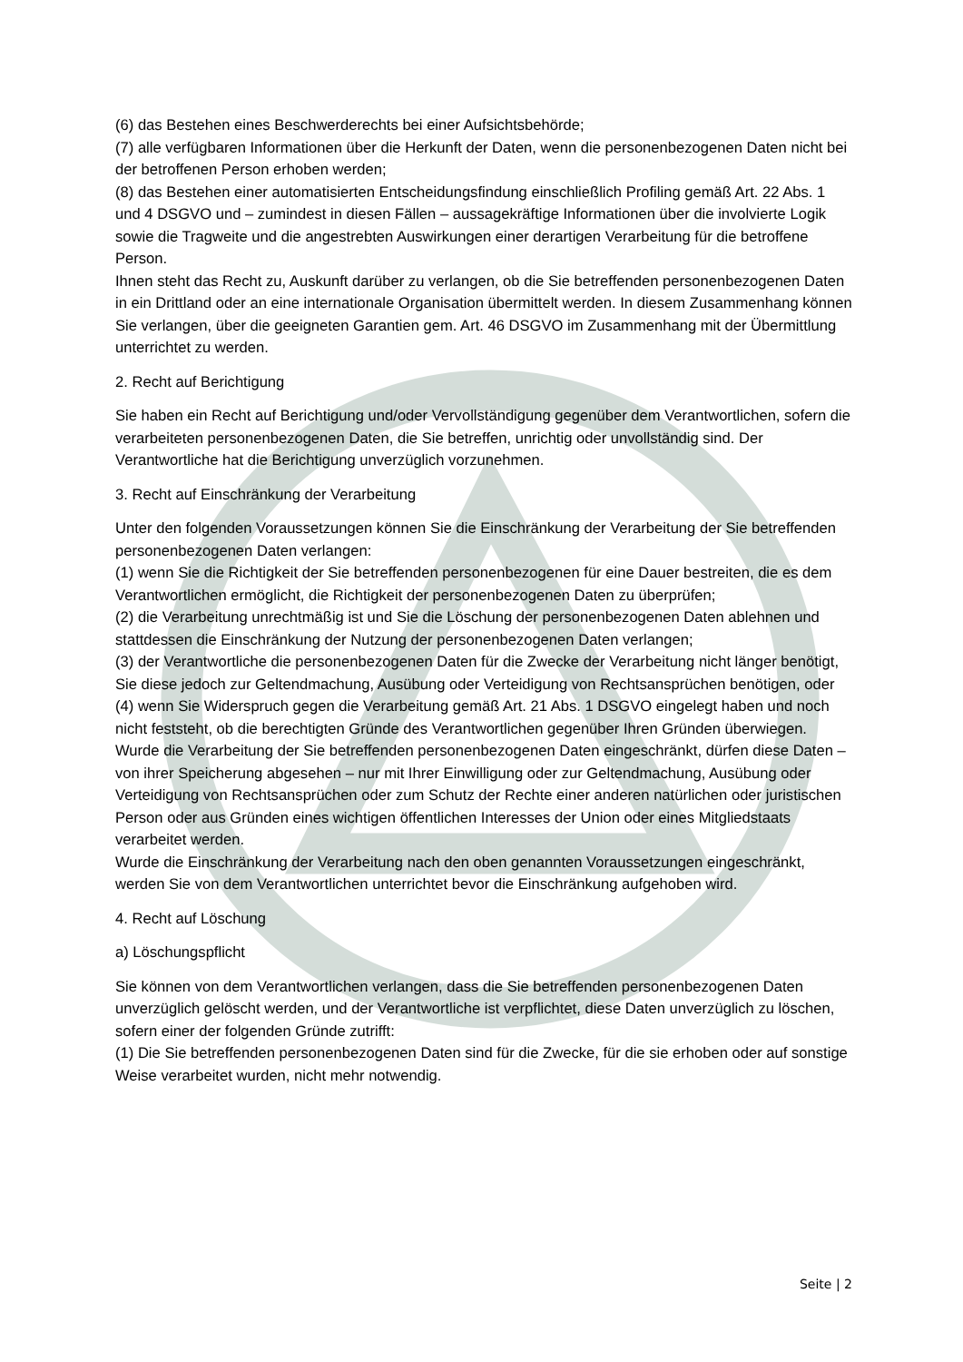(6) das Bestehen eines Beschwerderechts bei einer Aufsichtsbehörde;
(7) alle verfügbaren Informationen über die Herkunft der Daten, wenn die personenbezogenen Daten nicht bei der betroffenen Person erhoben werden;
(8) das Bestehen einer automatisierten Entscheidungsfindung einschließlich Profiling gemäß Art. 22 Abs. 1 und 4 DSGVO und – zumindest in diesen Fällen – aussagekräftige Informationen über die involvierte Logik sowie die Tragweite und die angestrebten Auswirkungen einer derartigen Verarbeitung für die betroffene Person.
Ihnen steht das Recht zu, Auskunft darüber zu verlangen, ob die Sie betreffenden personenbezogenen Daten in ein Drittland oder an eine internationale Organisation übermittelt werden. In diesem Zusammenhang können Sie verlangen, über die geeigneten Garantien gem. Art. 46 DSGVO im Zusammenhang mit der Übermittlung unterrichtet zu werden.
2. Recht auf Berichtigung
Sie haben ein Recht auf Berichtigung und/oder Vervollständigung gegenüber dem Verantwortlichen, sofern die verarbeiteten personenbezogenen Daten, die Sie betreffen, unrichtig oder unvollständig sind. Der Verantwortliche hat die Berichtigung unverzüglich vorzunehmen.
3. Recht auf Einschränkung der Verarbeitung
Unter den folgenden Voraussetzungen können Sie die Einschränkung der Verarbeitung der Sie betreffenden personenbezogenen Daten verlangen:
(1) wenn Sie die Richtigkeit der Sie betreffenden personenbezogenen für eine Dauer bestreiten, die es dem Verantwortlichen ermöglicht, die Richtigkeit der personenbezogenen Daten zu überprüfen;
(2) die Verarbeitung unrechtmäßig ist und Sie die Löschung der personenbezogenen Daten ablehnen und stattdessen die Einschränkung der Nutzung der personenbezogenen Daten verlangen;
(3) der Verantwortliche die personenbezogenen Daten für die Zwecke der Verarbeitung nicht länger benötigt, Sie diese jedoch zur Geltendmachung, Ausübung oder Verteidigung von Rechtsansprüchen benötigen, oder
(4) wenn Sie Widerspruch gegen die Verarbeitung gemäß Art. 21 Abs. 1 DSGVO eingelegt haben und noch nicht feststeht, ob die berechtigten Gründe des Verantwortlichen gegenüber Ihren Gründen überwiegen.
Wurde die Verarbeitung der Sie betreffenden personenbezogenen Daten eingeschränkt, dürfen diese Daten – von ihrer Speicherung abgesehen – nur mit Ihrer Einwilligung oder zur Geltendmachung, Ausübung oder Verteidigung von Rechtsansprüchen oder zum Schutz der Rechte einer anderen natürlichen oder juristischen Person oder aus Gründen eines wichtigen öffentlichen Interesses der Union oder eines Mitgliedstaats verarbeitet werden.
Wurde die Einschränkung der Verarbeitung nach den oben genannten Voraussetzungen eingeschränkt, werden Sie von dem Verantwortlichen unterrichtet bevor die Einschränkung aufgehoben wird.
4. Recht auf Löschung
a) Löschungspflicht
Sie können von dem Verantwortlichen verlangen, dass die Sie betreffenden personenbezogenen Daten unverzüglich gelöscht werden, und der Verantwortliche ist verpflichtet, diese Daten unverzüglich zu löschen, sofern einer der folgenden Gründe zutrifft:
(1) Die Sie betreffenden personenbezogenen Daten sind für die Zwecke, für die sie erhoben oder auf sonstige Weise verarbeitet wurden, nicht mehr notwendig.
Seite | 2